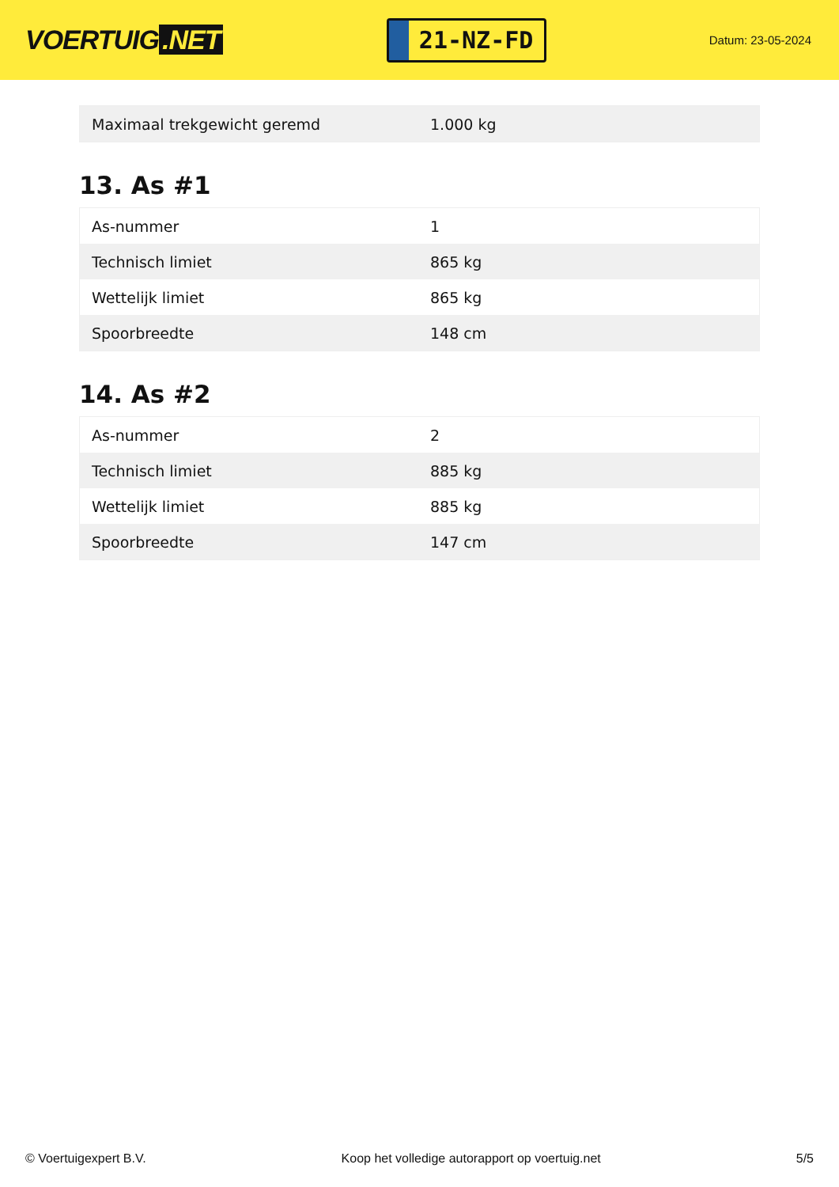VOERTUIG.NET
21-NZ-FD
Datum: 23-05-2024
| Maximaal trekgewicht geremd | 1.000 kg |
13. As #1
| As-nummer | 1 |
| Technisch limiet | 865 kg |
| Wettelijk limiet | 865 kg |
| Spoorbreedte | 148 cm |
14. As #2
| As-nummer | 2 |
| Technisch limiet | 885 kg |
| Wettelijk limiet | 885 kg |
| Spoorbreedte | 147 cm |
© Voertuigexpert B.V. Koop het volledige autorapport op voertuig.net 5/5